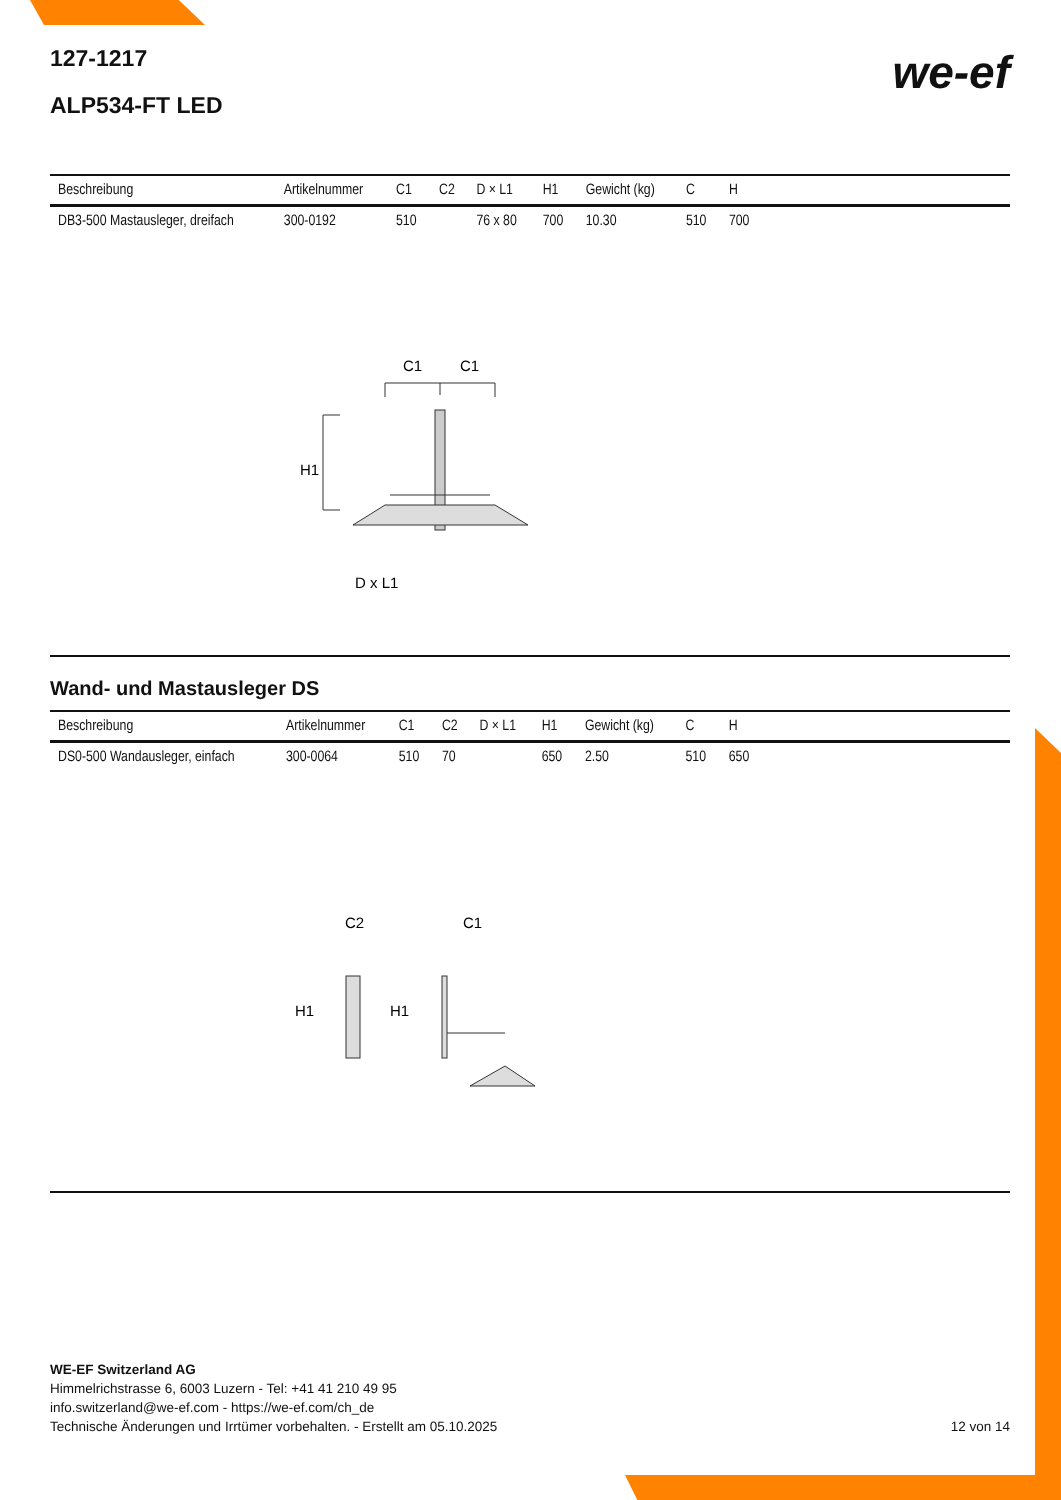we-ef
127-1217
ALP534-FT LED
| Beschreibung | Artikelnummer | C1 | C2 | D × L1 | H1 | Gewicht (kg) | C | H | |
| --- | --- | --- | --- | --- | --- | --- | --- | --- | --- |
| DB3-500 Mastausleger, dreifach | 300-0192 | 510 | | 76 x 80 | 700 | 10.30 | 510 | 700 | |
C1
C1
H1
D x L1
Wand- und Mastausleger DS
| Beschreibung | Artikelnummer | C1 | C2 | D × L1 | H1 | Gewicht (kg) | C | H | |
| --- | --- | --- | --- | --- | --- | --- | --- | --- | --- |
| DS0-500 Wandausleger, einfach | 300-0064 | 510 | 70 | | 650 | 2.50 | 510 | 650 | |
C2
C1
H1
H1
WE-EF Switzerland AG
Himmelrichstrasse 6, 6003 Luzern - Tel: +41 41 210 49 95
info.switzerland@we-ef.com - https://we-ef.com/ch_de
Technische Änderungen und Irrtümer vorbehalten. - Erstellt am 05.10.2025 12 von 14